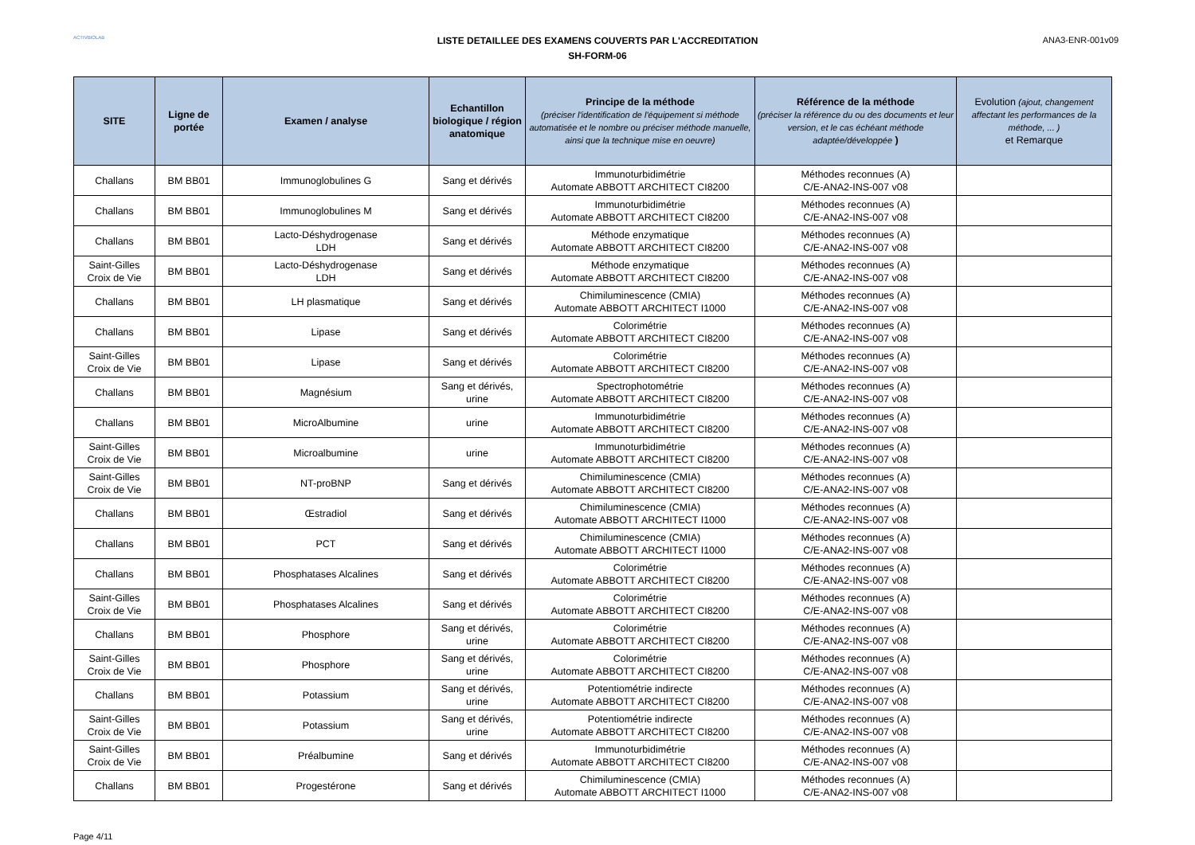ACTIVBIOLAB
LISTE DETAILLEE DES EXAMENS COUVERTS PAR L'ACCREDITATION
SH-FORM-06
ANA3-ENR-001v09
| SITE | Ligne de portée | Examen / analyse | Echantillon biologique / région anatomique | Principe de la méthode (préciser l'identification de l'équipement si méthode automatisée et le nombre ou préciser méthode manuelle, ainsi que la technique mise en oeuvre) | Référence de la méthode (préciser la référence du ou des documents et leur version, et le cas échéant méthode adaptée/développée ) | Evolution (ajout, changement affectant les performances de la méthode, ... ) et Remarque |
| --- | --- | --- | --- | --- | --- | --- |
| Challans | BM BB01 | Immunoglobulines G | Sang et dérivés | Immunoturbidimétrie Automate ABBOTT ARCHITECT CI8200 | Méthodes reconnues (A) C/E-ANA2-INS-007 v08 | |
| Challans | BM BB01 | Immunoglobulines M | Sang et dérivés | Immunoturbidimétrie Automate ABBOTT ARCHITECT CI8200 | Méthodes reconnues (A) C/E-ANA2-INS-007 v08 | |
| Challans | BM BB01 | Lacto-Déshydrogenase LDH | Sang et dérivés | Méthode enzymatique Automate ABBOTT ARCHITECT CI8200 | Méthodes reconnues (A) C/E-ANA2-INS-007 v08 | |
| Saint-Gilles Croix de Vie | BM BB01 | Lacto-Déshydrogenase LDH | Sang et dérivés | Méthode enzymatique Automate ABBOTT ARCHITECT CI8200 | Méthodes reconnues (A) C/E-ANA2-INS-007 v08 | |
| Challans | BM BB01 | LH plasmatique | Sang et dérivés | Chimiluminescence (CMIA) Automate ABBOTT ARCHITECT I1000 | Méthodes reconnues (A) C/E-ANA2-INS-007 v08 | |
| Challans | BM BB01 | Lipase | Sang et dérivés | Colorimétrie Automate ABBOTT ARCHITECT CI8200 | Méthodes reconnues (A) C/E-ANA2-INS-007 v08 | |
| Saint-Gilles Croix de Vie | BM BB01 | Lipase | Sang et dérivés | Colorimétrie Automate ABBOTT ARCHITECT CI8200 | Méthodes reconnues (A) C/E-ANA2-INS-007 v08 | |
| Challans | BM BB01 | Magnésium | Sang et dérivés, urine | Spectrophotométrie Automate ABBOTT ARCHITECT CI8200 | Méthodes reconnues (A) C/E-ANA2-INS-007 v08 | |
| Challans | BM BB01 | MicroAlbumine | urine | Immunoturbidimétrie Automate ABBOTT ARCHITECT CI8200 | Méthodes reconnues (A) C/E-ANA2-INS-007 v08 | |
| Saint-Gilles Croix de Vie | BM BB01 | Microalbumine | urine | Immunoturbidimétrie Automate ABBOTT ARCHITECT CI8200 | Méthodes reconnues (A) C/E-ANA2-INS-007 v08 | |
| Saint-Gilles Croix de Vie | BM BB01 | NT-proBNP | Sang et dérivés | Chimiluminescence (CMIA) Automate ABBOTT ARCHITECT CI8200 | Méthodes reconnues (A) C/E-ANA2-INS-007 v08 | |
| Challans | BM BB01 | Œstradiol | Sang et dérivés | Chimiluminescence (CMIA) Automate ABBOTT ARCHITECT I1000 | Méthodes reconnues (A) C/E-ANA2-INS-007 v08 | |
| Challans | BM BB01 | PCT | Sang et dérivés | Chimiluminescence (CMIA) Automate ABBOTT ARCHITECT I1000 | Méthodes reconnues (A) C/E-ANA2-INS-007 v08 | |
| Challans | BM BB01 | Phosphatases Alcalines | Sang et dérivés | Colorimétrie Automate ABBOTT ARCHITECT CI8200 | Méthodes reconnues (A) C/E-ANA2-INS-007 v08 | |
| Saint-Gilles Croix de Vie | BM BB01 | Phosphatases Alcalines | Sang et dérivés | Colorimétrie Automate ABBOTT ARCHITECT CI8200 | Méthodes reconnues (A) C/E-ANA2-INS-007 v08 | |
| Challans | BM BB01 | Phosphore | Sang et dérivés, urine | Colorimétrie Automate ABBOTT ARCHITECT CI8200 | Méthodes reconnues (A) C/E-ANA2-INS-007 v08 | |
| Saint-Gilles Croix de Vie | BM BB01 | Phosphore | Sang et dérivés, urine | Colorimétrie Automate ABBOTT ARCHITECT CI8200 | Méthodes reconnues (A) C/E-ANA2-INS-007 v08 | |
| Challans | BM BB01 | Potassium | Sang et dérivés, urine | Potentiométrie indirecte Automate ABBOTT ARCHITECT CI8200 | Méthodes reconnues (A) C/E-ANA2-INS-007 v08 | |
| Saint-Gilles Croix de Vie | BM BB01 | Potassium | Sang et dérivés, urine | Potentiométrie indirecte Automate ABBOTT ARCHITECT CI8200 | Méthodes reconnues (A) C/E-ANA2-INS-007 v08 | |
| Saint-Gilles Croix de Vie | BM BB01 | Préalbumine | Sang et dérivés | Immunoturbidimétrie Automate ABBOTT ARCHITECT CI8200 | Méthodes reconnues (A) C/E-ANA2-INS-007 v08 | |
| Challans | BM BB01 | Progestérone | Sang et dérivés | Chimiluminescence (CMIA) Automate ABBOTT ARCHITECT I1000 | Méthodes reconnues (A) C/E-ANA2-INS-007 v08 | |
Page 4/11